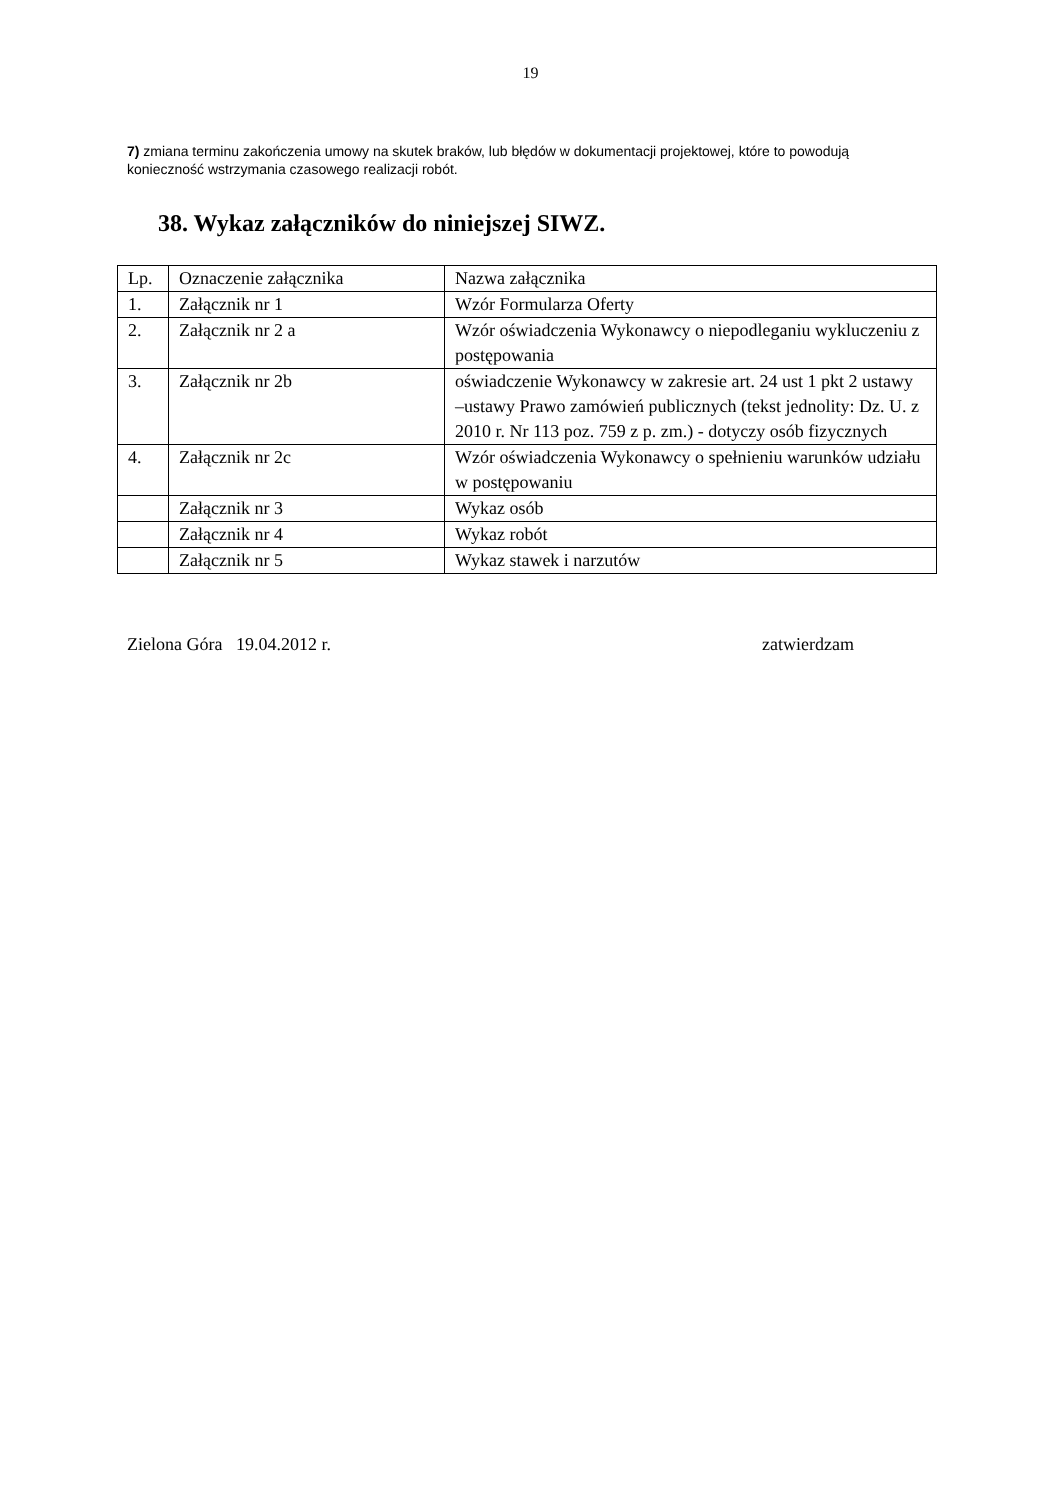19
7) zmiana terminu zakończenia umowy na skutek braków, lub błędów w dokumentacji projektowej, które to powodują konieczność wstrzymania czasowego realizacji robót.
38. Wykaz załączników do niniejszej SIWZ.
| Lp. | Oznaczenie załącznika | Nazwa załącznika |
| 1. | Załącznik nr 1 | Wzór Formularza Oferty |
| 2. | Załącznik nr 2 a | Wzór oświadczenia Wykonawcy o niepodleganiu wykluczeniu z postępowania |
| 3. | Załącznik nr 2b | oświadczenie Wykonawcy w zakresie art. 24 ust 1 pkt 2 ustawy –ustawy Prawo zamówień publicznych (tekst jednolity: Dz. U. z 2010 r. Nr 113 poz. 759 z p. zm.) - dotyczy osób fizycznych |
| 4. | Załącznik nr 2c | Wzór oświadczenia Wykonawcy o spełnieniu warunków udziału w postępowaniu |
| | Załącznik nr 3 | Wykaz osób |
| | Załącznik nr 4 | Wykaz robót |
| | Załącznik nr 5 | Wykaz stawek i narzutów |
Zielona Góra 19.04.2012 r. zatwierdzam